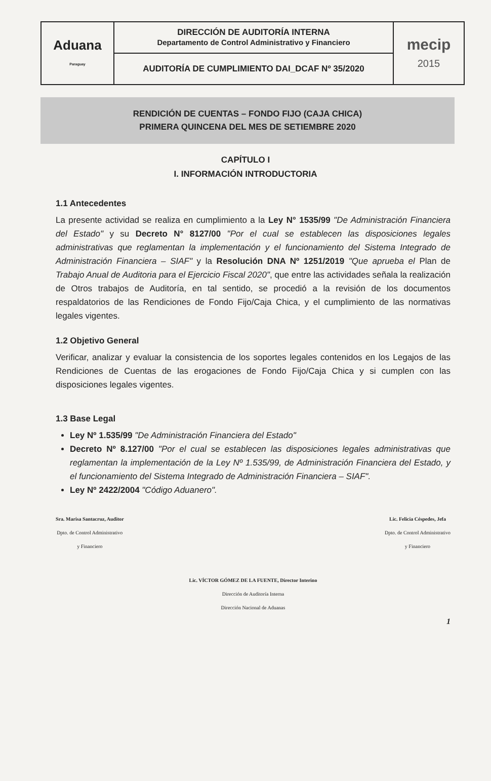| Aduana Paraguay | DIRECCIÓN DE AUDITORÍA INTERNA Departamento de Control Administrativo y Financiero | mecip 2015 |
| | AUDITORÍA DE CUMPLIMIENTO DAI_DCAF Nº 35/2020 | |
RENDICIÓN DE CUENTAS – FONDO FIJO (CAJA CHICA)
PRIMERA QUINCENA DEL MES DE SETIEMBRE 2020
CAPÍTULO I
I. INFORMACIÓN INTRODUCTORIA
1.1 Antecedentes
La presente actividad se realiza en cumplimiento a la Ley N° 1535/99 "De Administración Financiera del Estado" y su Decreto N° 8127/00 "Por el cual se establecen las disposiciones legales administrativas que reglamentan la implementación y el funcionamiento del Sistema Integrado de Administración Financiera – SIAF" y la Resolución DNA Nº 1251/2019 "Que aprueba el Plan de Trabajo Anual de Auditoria para el Ejercicio Fiscal 2020", que entre las actividades señala la realización de Otros trabajos de Auditoría, en tal sentido, se procedió a la revisión de los documentos respaldatorios de las Rendiciones de Fondo Fijo/Caja Chica, y el cumplimiento de las normativas legales vigentes.
1.2 Objetivo General
Verificar, analizar y evaluar la consistencia de los soportes legales contenidos en los Legajos de las Rendiciones de Cuentas de las erogaciones de Fondo Fijo/Caja Chica y si cumplen con las disposiciones legales vigentes.
1.3 Base Legal
Ley Nº 1.535/99 "De Administración Financiera del Estado"
Decreto Nº 8.127/00 "Por el cual se establecen las disposiciones legales administrativas que reglamentan la implementación de la Ley Nº 1.535/99, de Administración Financiera del Estado, y el funcionamiento del Sistema Integrado de Administración Financiera – SIAF".
Ley Nº 2422/2004 "Código Aduanero".
Sra. Marisa Santacruz, Auditor
Dpto. de Control Administrativo
y Financiero
Lic. Felicia Céspedes, Jefa
Dpto. de Control Administrativo
y Financiero
Lic. VÍCTOR GÓMEZ DE LA FUENTE, Director Interino
Dirección de Auditoría Interna
Dirección Nacional de Aduanas
1